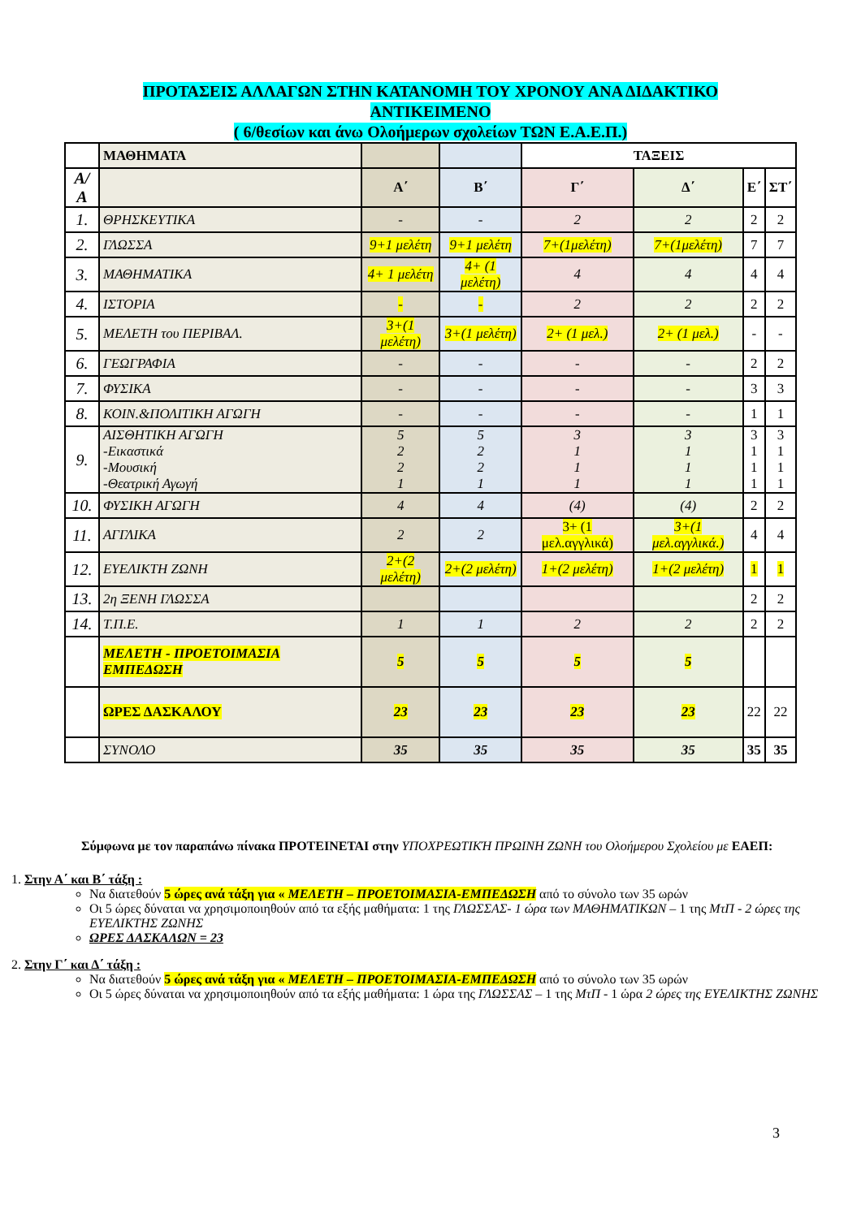ΠΡΟΤΑΣΕΙΣ ΑΛΛΑΓΩΝ ΣΤΗΝ ΚΑΤΑΝΟΜΗ ΤΟΥ ΧΡΟΝΟΥ ΑΝΑ ΔΙΔΑΚΤΙΚΟ
ΑΝΤΙΚΕΙΜΕΝΟ
( 6/θεσίων και άνω Ολοήμερων σχολείων ΤΩΝ Ε.Α.Ε.Π.)
| | ΜΑΘΗΜΑΤΑ | | | ΤΑΞΕΙΣ | | | |
| --- | --- | --- | --- | --- | --- | --- | --- |
| Α/Α | | Α΄ | Β΄ | Γ΄ | Δ΄ | Ε΄ | ΣΤ΄ |
| 1. | ΘΡΗΣΚΕΥΤΙΚΑ | - | - | 2 | 2 | 2 | 2 |
| 2. | ΓΛΩΣΣΑ | 9+1 μελέτη | 9+1 μελέτη | 7+(1μελέτη) | 7+(1μελέτη) | 7 | 7 |
| 3. | ΜΑΘΗΜΑΤΙΚΑ | 4+ 1 μελέτη | 4+ (1 μελέτη) | 4 | 4 | 4 | 4 |
| 4. | ΙΣΤΟΡΙΑ | - | - | 2 | 2 | 2 | 2 |
| 5. | ΜΕΛΕΤΗ του ΠΕΡΙΒΑΛ. | 3+(1 μελέτη) | 3+(1 μελέτη) | 2+ (1 μελ.) | 2+ (1 μελ.) | - | - |
| 6. | ΓΕΩΓΡΑΦΙΑ | - | - | - | - | 2 | 2 |
| 7. | ΦΥΣΙΚΑ | - | - | - | - | 3 | 3 |
| 8. | ΚΟΙΝ.&ΠΟΛΙΤΙΚΗ ΑΓΩΓΗ | - | - | - | - | 1 | 1 |
| 9. | ΑΙΣΘΗΤΙΚΗ ΑΓΩΓΗ -Εικαστικά -Μουσική -Θεατρική Αγωγή | 5 2 2 1 | 5 2 2 1 | 3 1 1 1 | 3 1 1 1 | 3 1 1 1 | 3 1 1 1 |
| 10. | ΦΥΣΙΚΗ ΑΓΩΓΗ | 4 | 4 | (4) | (4) | 2 | 2 |
| 11. | ΑΓΓΛΙΚΑ | 2 | 2 | 3+ (1 μελ.αγγλικά) | 3+(1 μελ.αγγλικά.) | 4 | 4 |
| 12. | ΕΥΕΛΙΚΤΗ ΖΩΝΗ | 2+(2 μελέτη) | 2+(2 μελέτη) | 1+(2 μελέτη) | 1+(2 μελέτη) | 1 | 1 |
| 13. | 2η ΞΕΝΗ ΓΛΩΣΣΑ | | | | | 2 | 2 |
| 14. | Τ.Π.Ε. | 1 | 1 | 2 | 2 | 2 | 2 |
| | ΜΕΛΕΤΗ - ΠΡΟΕΤΟΙΜΑΣΙΑ ΕΜΠΕΔΩΣΗ | 5 | 5 | 5 | 5 | | |
| | ΩΡΕΣ ΔΑΣΚΑΛΟΥ | 23 | 23 | 23 | 23 | 22 | 22 |
| | ΣΥΝΟΛΟ | 35 | 35 | 35 | 35 | 35 | 35 |
Σύμφωνα με τον παραπάνω πίνακα ΠΡΟΤΕΙΝΕΤΑΙ στην ΥΠΟΧΡΕΩΤΙΚΉ ΠΡΩΙΝΗ ΖΩΝΗ του Ολοήμερου Σχολείου με ΕΑΕΠ:
1. Στην Α΄ και Β΄ τάξη :
Να διατεθούν 5 ώρες ανά τάξη για « ΜΕΛΕΤΗ – ΠΡΟΕΤΟΙΜΑΣΙΑ-ΕΜΠΕΔΩΣΗ από το σύνολο των 35 ωρών
Οι 5 ώρες δύναται να χρησιμοποιηθούν από τα εξής μαθήματα: 1 της ΓΛΩΣΣΑΣ- 1 ώρα των ΜΑΘΗΜΑΤΙΚΩΝ – 1 της ΜτΠ - 2 ώρες της ΕΥΕΛΙΚΤΗΣ ΖΩΝΗΣ
ΩΡΕΣ ΔΑΣΚΑΛΩΝ = 23
2. Στην Γ΄ και Δ΄ τάξη :
Να διατεθούν 5 ώρες ανά τάξη για « ΜΕΛΕΤΗ – ΠΡΟΕΤΟΙΜΑΣΙΑ-ΕΜΠΕΔΩΣΗ από το σύνολο των 35 ωρών
Οι 5 ώρες δύναται να χρησιμοποιηθούν από τα εξής μαθήματα: 1 ώρα της ΓΛΩΣΣΑΣ – 1 της ΜτΠ - 1 ώρα 2 ώρες της ΕΥΕΛΙΚΤΗΣ ΖΩΝΗΣ
3